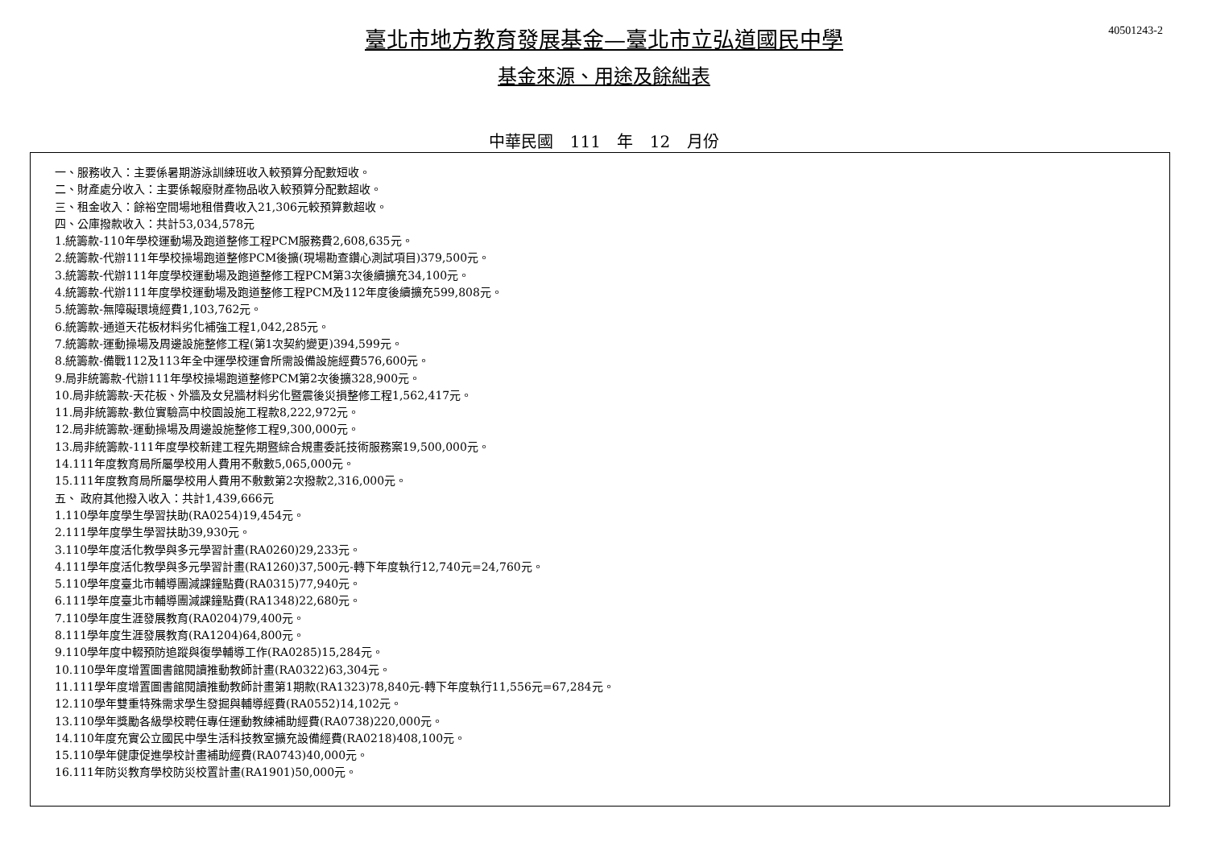40501243-2
臺北市地方教育發展基金—臺北市立弘道國民中學
基金來源、用途及餘絀表
中華民國 111 年 12 月份
一、服務收入：主要係暑期游泳訓練班收入較預算分配數短收。
二、財產處分收入：主要係報廢財產物品收入較預算分配數超收。
三、租金收入：餘裕空間場地租借費收入21,306元較預算數超收。
四、公庫撥款收入：共計53,034,578元
1.統籌款-110年學校運動場及跑道整修工程PCM服務費2,608,635元。
2.統籌款-代辦111年學校操場跑道整修PCM後擴(現場勘查鑽心測試項目)379,500元。
3.統籌款-代辦111年度學校運動場及跑道整修工程PCM第3次後續擴充34,100元。
4.統籌款-代辦111年度學校運動場及跑道整修工程PCM及112年度後續擴充599,808元。
5.統籌款-無障礙環境經費1,103,762元。
6.統籌款-通道天花板材料劣化補強工程1,042,285元。
7.統籌款-運動操場及周邊設施整修工程(第1次契約變更)394,599元。
8.統籌款-備戰112及113年全中運學校運會所需設備設施經費576,600元。
9.局非統籌款-代辦111年學校操場跑道整修PCM第2次後擴328,900元。
10.局非統籌款-天花板、外牆及女兒牆材料劣化暨震後災損整修工程1,562,417元。
11.局非統籌款-數位實驗高中校園設施工程款8,222,972元。
12.局非統籌款-運動操場及周邊設施整修工程9,300,000元。
13.局非統籌款-111年度學校新建工程先期暨綜合規畫委託技術服務案19,500,000元。
14.111年度教育局所屬學校用人費用不敷數5,065,000元。
15.111年度教育局所屬學校用人費用不敷數第2次撥款2,316,000元。
五、 政府其他撥入收入：共計1,439,666元
1.110學年度學生學習扶助(RA0254)19,454元。
2.111學年度學生學習扶助39,930元。
3.110學年度活化教學與多元學習計畫(RA0260)29,233元。
4.111學年度活化教學與多元學習計畫(RA1260)37,500元-轉下年度執行12,740元=24,760元。
5.110學年度臺北市輔導團減課鐘點費(RA0315)77,940元。
6.111學年度臺北市輔導團減課鐘點費(RA1348)22,680元。
7.110學年度生涯發展教育(RA0204)79,400元。
8.111學年度生涯發展教育(RA1204)64,800元。
9.110學年度中輟預防追蹤與復學輔導工作(RA0285)15,284元。
10.110學年度增置圖書館閱讀推動教師計畫(RA0322)63,304元。
11.111學年度增置圖書館閱讀推動教師計畫第1期款(RA1323)78,840元-轉下年度執行11,556元=67,284元。
12.110學年雙重特殊需求學生發掘與輔導經費(RA0552)14,102元。
13.110學年獎勵各級學校聘任專任運動教練補助經費(RA0738)220,000元。
14.110年度充實公立國民中學生活科技教室擴充設備經費(RA0218)408,100元。
15.110學年健康促進學校計畫補助經費(RA0743)40,000元。
16.111年防災教育學校防災校置計畫(RA1901)50,000元。